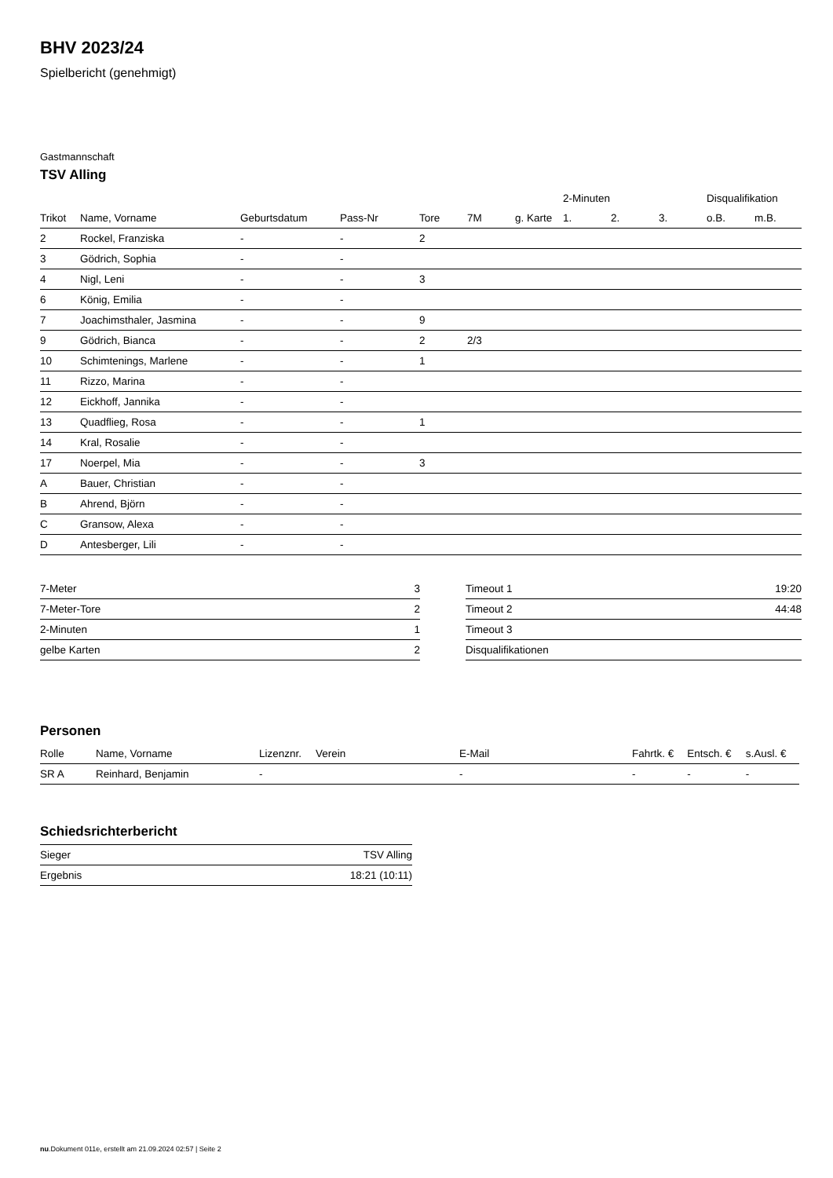BHV 2023/24
Spielbericht (genehmigt)
Gastmannschaft
TSV Alling
| | | | | | | | 2-Minuten | | | Disqualifikation | |
| --- | --- | --- | --- | --- | --- | --- | --- | --- | --- | --- | --- |
| Trikot | Name, Vorname | Geburtsdatum | Pass-Nr | Tore | 7M | g. Karte | 1. | 2. | 3. | o.B. | m.B. |
| 2 | Rockel, Franziska | - | - | 2 | | | | | | | |
| 3 | Gödrich, Sophia | - | - | | | | | | | | |
| 4 | Nigl, Leni | - | - | 3 | | | | | | | |
| 6 | König, Emilia | - | - | | | | | | | | |
| 7 | Joachimsthaler, Jasmina | - | - | 9 | | | | | | | |
| 9 | Gödrich, Bianca | - | - | 2 | 2/3 | | | | | | |
| 10 | Schimtenings, Marlene | - | - | 1 | | | | | | | |
| 11 | Rizzo, Marina | - | - | | | | | | | | |
| 12 | Eickhoff, Jannika | - | - | | | | | | | | |
| 13 | Quadflieg, Rosa | - | - | 1 | | | | | | | |
| 14 | Kral, Rosalie | - | - | | | | | | | | |
| 17 | Noerpel, Mia | - | - | 3 | | | | | | | |
| A | Bauer, Christian | - | - | | | | | | | | |
| B | Ahrend, Björn | - | - | | | | | | | | |
| C | Gransow, Alexa | - | - | | | | | | | | |
| D | Antesberger, Lili | - | - | | | | | | | | |
| 7-Meter | 3 |
| 7-Meter-Tore | 2 |
| 2-Minuten | 1 |
| gelbe Karten | 2 |
| Timeout 1 | 19:20 |
| Timeout 2 | 44:48 |
| Timeout 3 | |
| Disqualifikationen | |
Personen
| Rolle | Name, Vorname | Lizenznr. | Verein | E-Mail | Fahrtk. € | Entsch. € | s.Ausl. € |
| --- | --- | --- | --- | --- | --- | --- | --- |
| SR A | Reinhard, Benjamin | - | | - | - | - | - |
Schiedsrichterbericht
| Sieger | TSV Alling |
| Ergebnis | 18:21 (10:11) |
nu.Dokument 011e, erstellt am 21.09.2024 02:57 | Seite 2